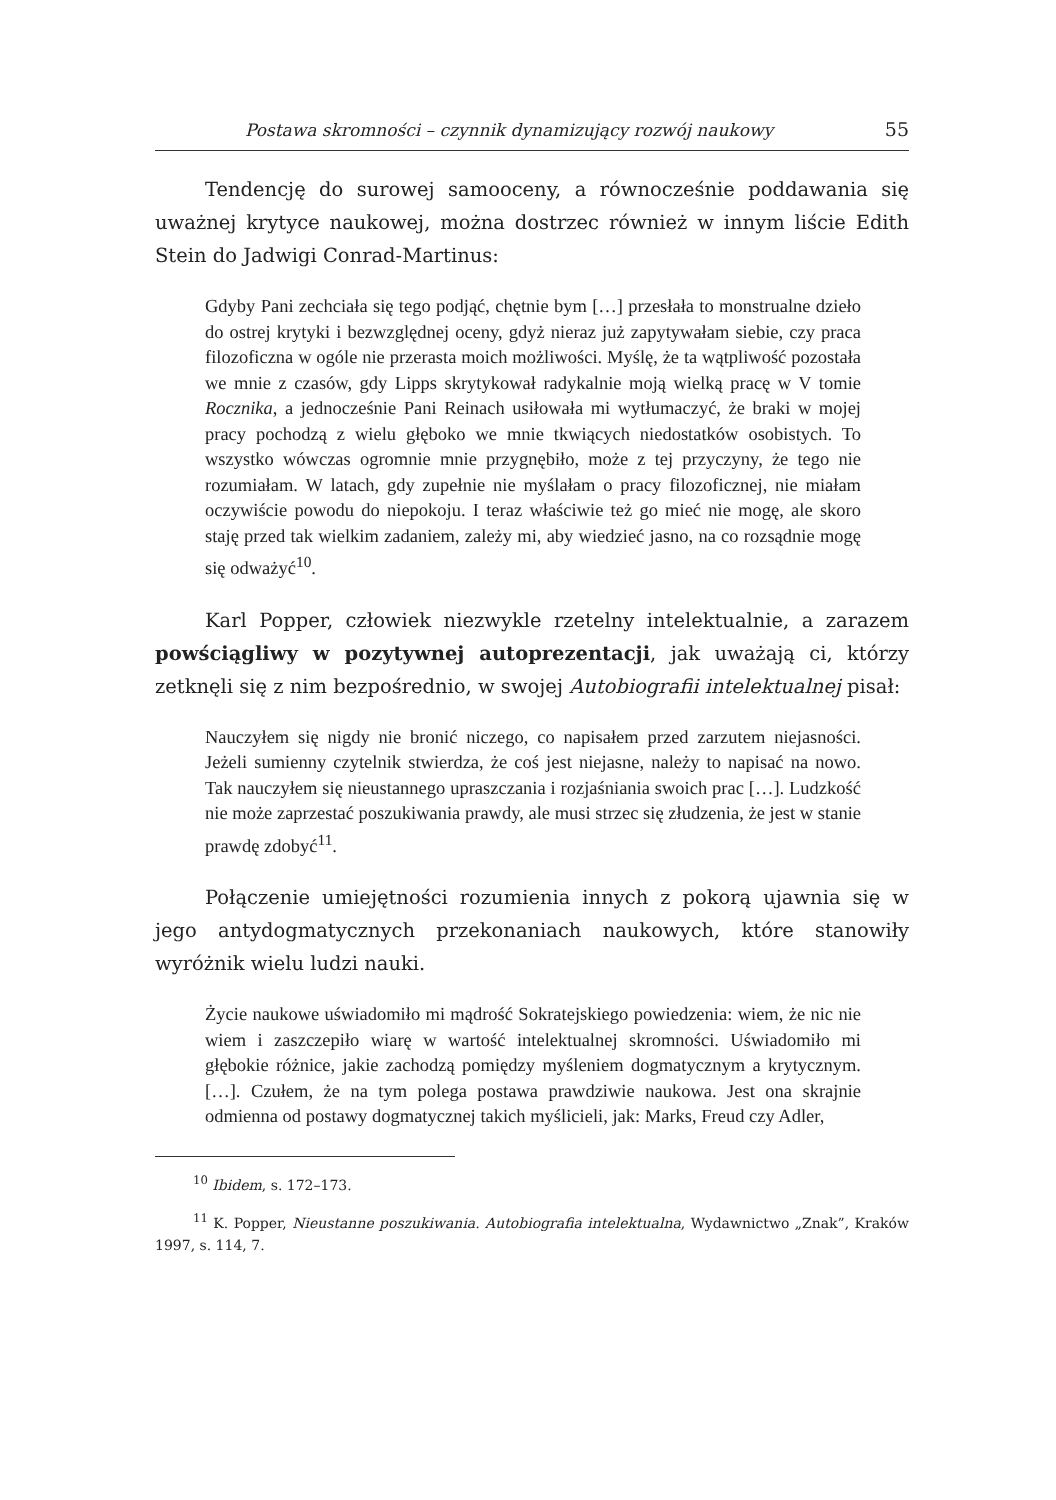Postawa skromności – czynnik dynamizujący rozwój naukowy 55
Tendencję do surowej samooceny, a równocześnie poddawania się uważnej krytyce naukowej, można dostrzec również w innym liście Edith Stein do Jadwigi Conrad-Martinus:
Gdyby Pani zechciała się tego podjąć, chętnie bym […] przesłała to monstrualne dzieło do ostrej krytyki i bezwzględnej oceny, gdyż nieraz już zapytywałam siebie, czy praca filozoficzna w ogóle nie przerasta moich możliwości. Myślę, że ta wątpliwość pozostała we mnie z czasów, gdy Lipps skrytykował radykalnie moją wielką pracę w V tomie Rocznika, a jednocześnie Pani Reinach usiłowała mi wytłumaczyć, że braki w mojej pracy pochodzą z wielu głęboko we mnie tkwiących niedostatków osobistych. To wszystko wówczas ogromnie mnie przygnębiło, może z tej przyczyny, że tego nie rozumiałam. W latach, gdy zupełnie nie myślałam o pracy filozoficznej, nie miałam oczywiście powodu do niepokoju. I teraz właściwie też go mieć nie mogę, ale skoro staję przed tak wielkim zadaniem, zależy mi, aby wiedzieć jasno, na co rozsądnie mogę się odważyć<sup>10</sup>.
Karl Popper, człowiek niezwykle rzetelny intelektualnie, a zarazem powściągliwy w pozytywnej autoprezentacji, jak uważają ci, którzy zetknęli się z nim bezpośrednio, w swojej Autobiografii intelektualnej pisał:
Nauczyłem się nigdy nie bronić niczego, co napisałem przed zarzutem niejasności. Jeżeli sumienny czytelnik stwierdza, że coś jest niejasne, należy to napisać na nowo. Tak nauczyłem się nieustannego upraszczania i rozjaśniania swoich prac […]. Ludzkość nie może zaprzestać poszukiwania prawdy, ale musi strzec się złudzenia, że jest w stanie prawdę zdobyć<sup>11</sup>.
Połączenie umiejętności rozumienia innych z pokorą ujawnia się w jego antydogmatycznych przekonaniach naukowych, które stanowiły wyróżnik wielu ludzi nauki.
Życie naukowe uświadomiło mi mądrość Sokratejskiego powiedzenia: wiem, że nic nie wiem i zaszczepiło wiarę w wartość intelektualnej skromności. Uświadomiło mi głębokie różnice, jakie zachodzą pomiędzy myśleniem dogmatycznym a krytycznym. […]. Czułem, że na tym polega postawa prawdziwie naukowa. Jest ona skrajnie odmienna od postawy dogmatycznej takich myślicieli, jak: Marks, Freud czy Adler,
<sup>10</sup> Ibidem, s. 172–173.
<sup>11</sup> K. Popper, Nieustanne poszukiwania. Autobiografia intelektualna, Wydawnictwo „Znak”, Kraków 1997, s. 114, 7.